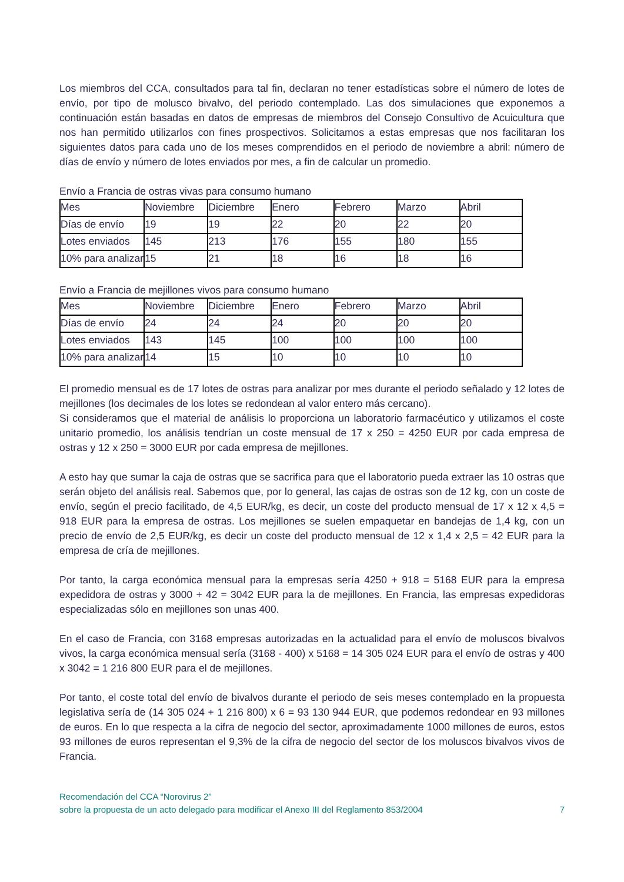Los miembros del CCA, consultados para tal fin, declaran no tener estadísticas sobre el número de lotes de envío, por tipo de molusco bivalvo, del periodo contemplado. Las dos simulaciones que exponemos a continuación están basadas en datos de empresas de miembros del Consejo Consultivo de Acuicultura que nos han permitido utilizarlos con fines prospectivos. Solicitamos a estas empresas que nos facilitaran los siguientes datos para cada uno de los meses comprendidos en el periodo de noviembre a abril: número de días de envío y número de lotes enviados por mes, a fin de calcular un promedio.
Envío a Francia de ostras vivas para consumo humano
| Mes | Noviembre | Diciembre | Enero | Febrero | Marzo | Abril |
| Días de envío | 19 | 19 | 22 | 20 | 22 | 20 |
| Lotes enviados | 145 | 213 | 176 | 155 | 180 | 155 |
| 10% para analizar | 15 | 21 | 18 | 16 | 18 | 16 |
Envío a Francia de mejillones vivos para consumo humano
| Mes | Noviembre | Diciembre | Enero | Febrero | Marzo | Abril |
| Días de envío | 24 | 24 | 24 | 20 | 20 | 20 |
| Lotes enviados | 143 | 145 | 100 | 100 | 100 | 100 |
| 10% para analizar | 14 | 15 | 10 | 10 | 10 | 10 |
El promedio mensual es de 17 lotes de ostras para analizar por mes durante el periodo señalado y 12 lotes de mejillones (los decimales de los lotes se redondean al valor entero más cercano).
Si consideramos que el material de análisis lo proporciona un laboratorio farmacéutico y utilizamos el coste unitario promedio, los análisis tendrían un coste mensual de 17 x 250 = 4250 EUR por cada empresa de ostras y 12 x 250 = 3000 EUR por cada empresa de mejillones.
A esto hay que sumar la caja de ostras que se sacrifica para que el laboratorio pueda extraer las 10 ostras que serán objeto del análisis real. Sabemos que, por lo general, las cajas de ostras son de 12 kg, con un coste de envío, según el precio facilitado, de 4,5 EUR/kg, es decir, un coste del producto mensual de 17 x 12 x 4,5 = 918 EUR para la empresa de ostras. Los mejillones se suelen empaquetar en bandejas de 1,4 kg, con un precio de envío de 2,5 EUR/kg, es decir un coste del producto mensual de 12 x 1,4 x 2,5 = 42 EUR para la empresa de cría de mejillones.
Por tanto, la carga económica mensual para la empresas sería 4250 + 918 = 5168 EUR para la empresa expedidora de ostras y 3000 + 42 = 3042 EUR para la de mejillones. En Francia, las empresas expedidoras especializadas sólo en mejillones son unas 400.
En el caso de Francia, con 3168 empresas autorizadas en la actualidad para el envío de moluscos bivalvos vivos, la carga económica mensual sería (3168 - 400) x 5168 = 14 305 024 EUR para el envío de ostras y 400 x 3042 = 1 216 800 EUR para el de mejillones.
Por tanto, el coste total del envío de bivalvos durante el periodo de seis meses contemplado en la propuesta legislativa sería de (14 305 024 + 1 216 800) x 6 = 93 130 944 EUR, que podemos redondear en 93 millones de euros. En lo que respecta a la cifra de negocio del sector, aproximadamente 1000 millones de euros, estos 93 millones de euros representan el 9,3% de la cifra de negocio del sector de los moluscos bivalvos vivos de Francia.
Recomendación del CCA “Norovirus 2”
sobre la propuesta de un acto delegado para modificar el Anexo III del Reglamento 853/2004
7